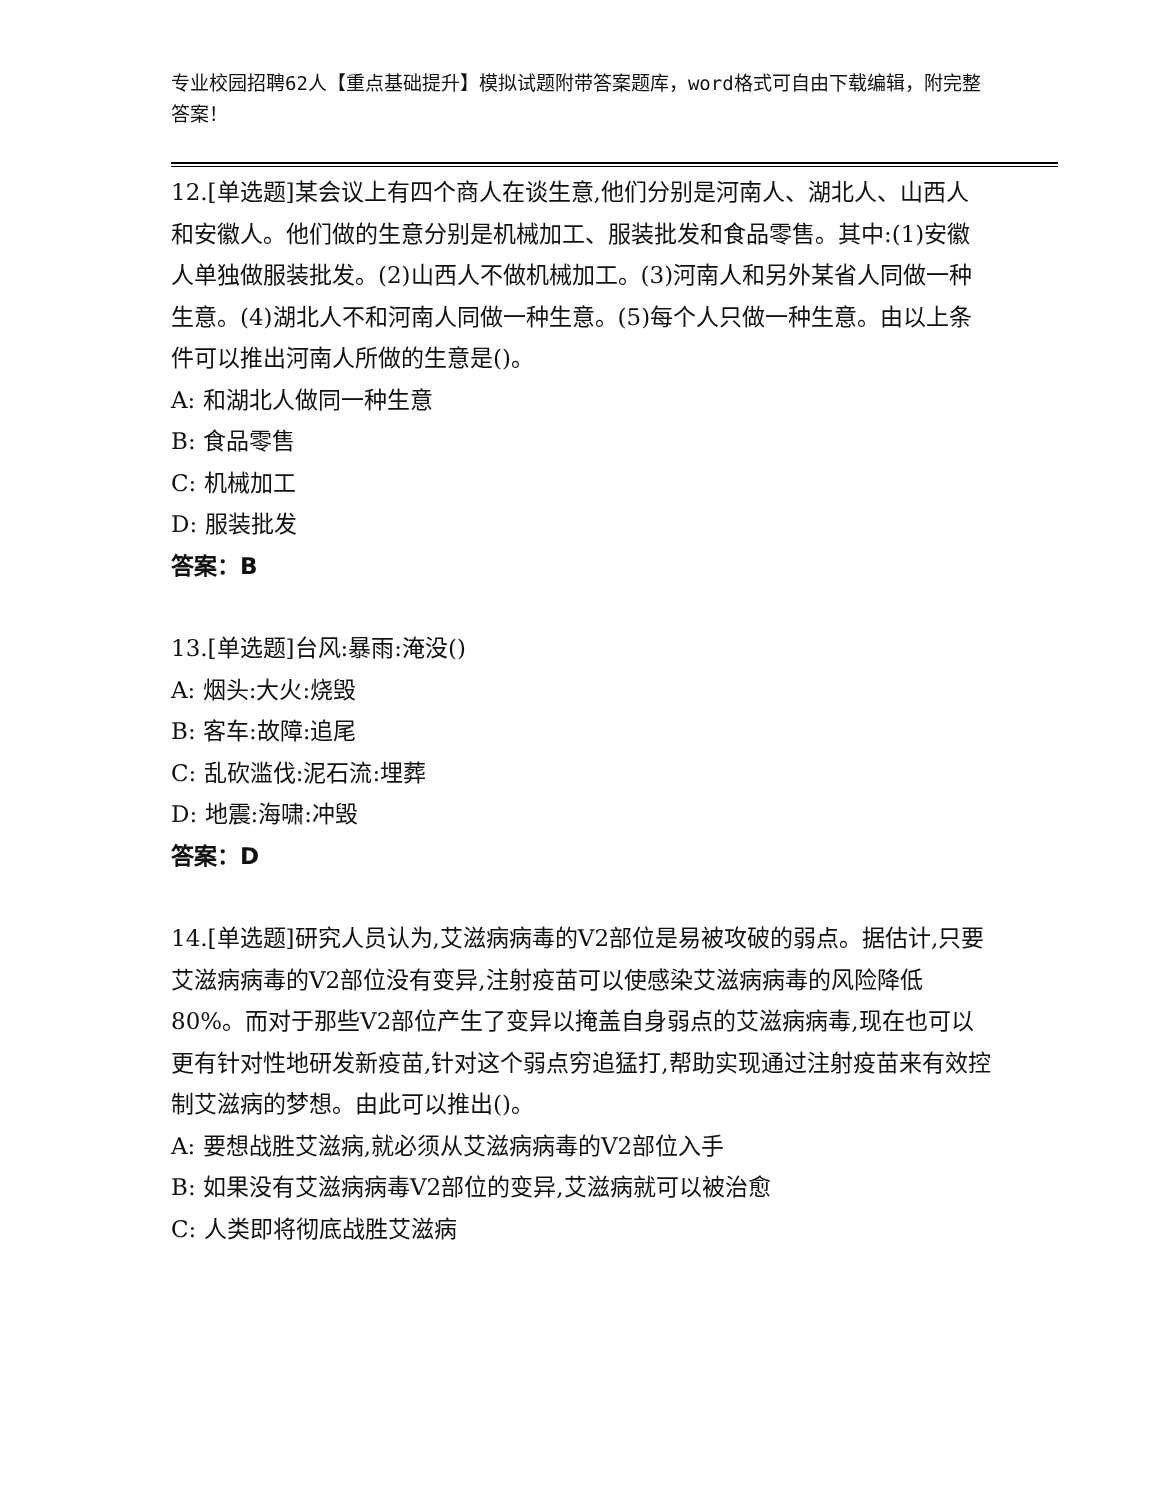专业校园招聘62人【重点基础提升】模拟试题附带答案题库，word格式可自由下载编辑，附完整答案！
12.[单选题]某会议上有四个商人在谈生意,他们分别是河南人、湖北人、山西人和安徽人。他们做的生意分别是机械加工、服装批发和食品零售。其中:(1)安徽人单独做服装批发。(2)山西人不做机械加工。(3)河南人和另外某省人同做一种生意。(4)湖北人不和河南人同做一种生意。(5)每个人只做一种生意。由以上条件可以推出河南人所做的生意是()。
A: 和湖北人做同一种生意
B: 食品零售
C: 机械加工
D: 服装批发
答案：B
13.[单选题]台风:暴雨:淹没()
A: 烟头:大火:烧毁
B: 客车:故障:追尾
C: 乱砍滥伐:泥石流:埋葬
D: 地震:海啸:冲毁
答案：D
14.[单选题]研究人员认为,艾滋病病毒的V2部位是易被攻破的弱点。据估计,只要艾滋病病毒的V2部位没有变异,注射疫苗可以使感染艾滋病病毒的风险降低80%。而对于那些V2部位产生了变异以掩盖自身弱点的艾滋病病毒,现在也可以更有针对性地研发新疫苗,针对这个弱点穷追猛打,帮助实现通过注射疫苗来有效控制艾滋病的梦想。由此可以推出()。
A: 要想战胜艾滋病,就必须从艾滋病病毒的V2部位入手
B: 如果没有艾滋病病毒V2部位的变异,艾滋病就可以被治愈
C: 人类即将彻底战胜艾滋病